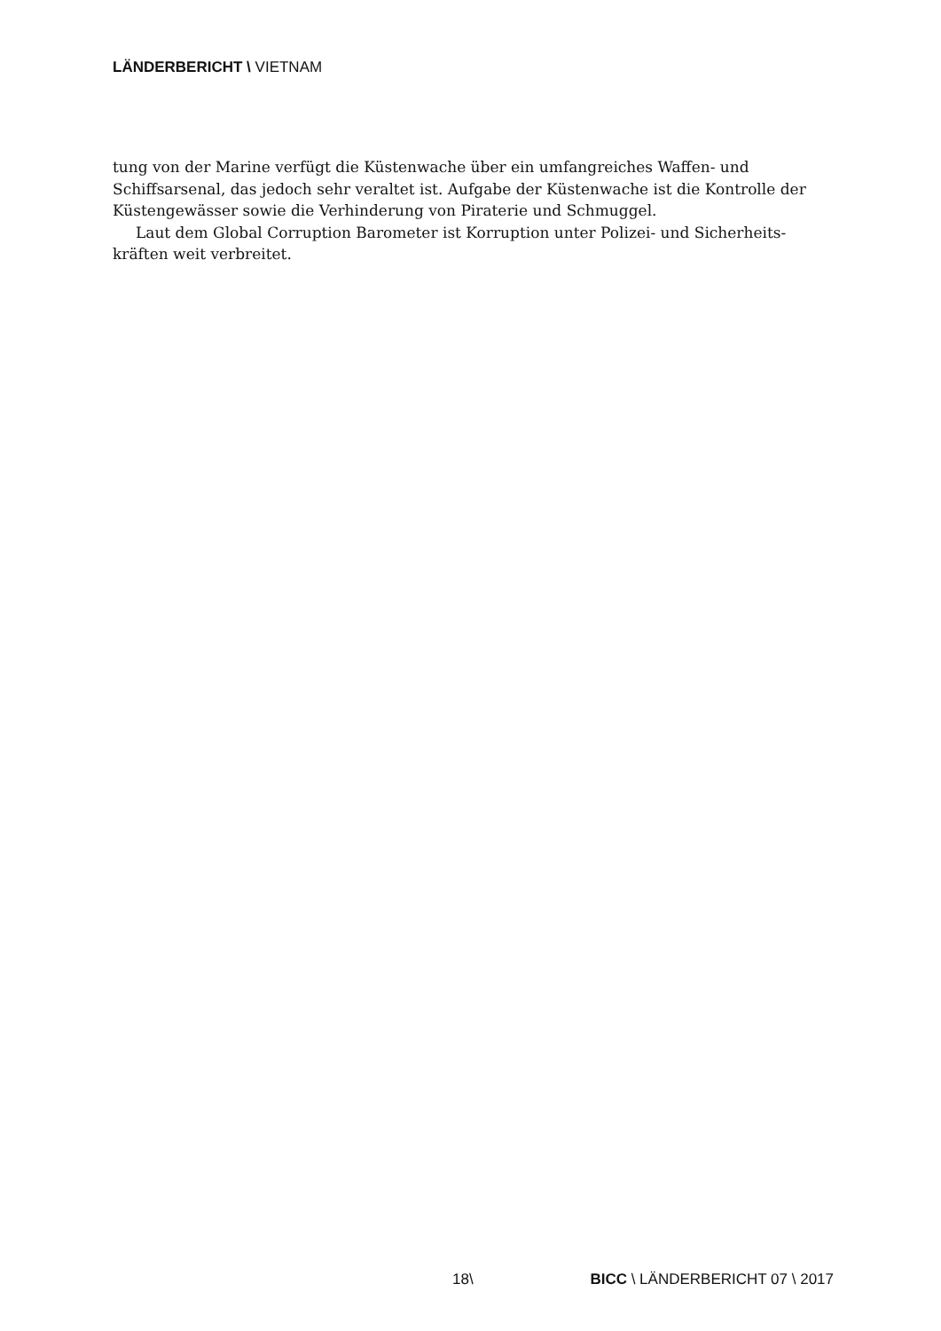LÄNDERBERICHT \ VIETNAM
tung von der Marine verfügt die Küstenwache über ein umfangreiches Waffen- und Schiffsarsenal, das jedoch sehr veraltet ist. Aufgabe der Küstenwache ist die Kontrolle der Küstengewässer sowie die Verhinderung von Piraterie und Schmuggel.
Laut dem Global Corruption Barometer ist Korruption unter Polizei- und Sicherheits­kräften weit verbreitet.
18\ BICC \ LÄNDERBERICHT 07 \ 2017